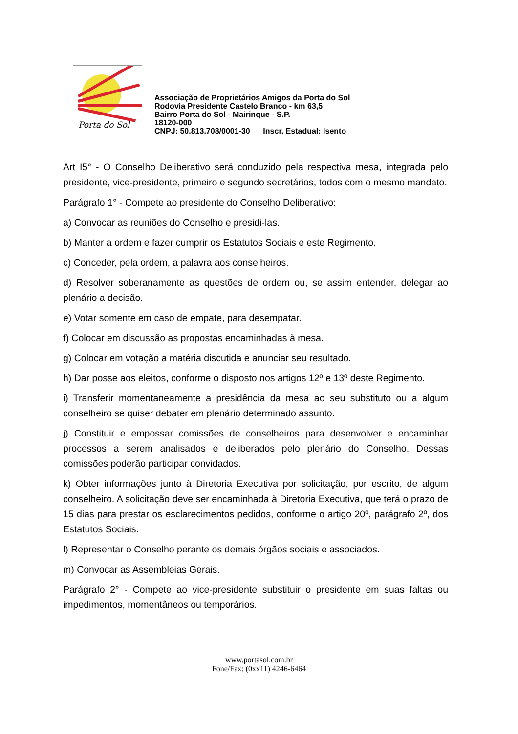Porta do Sol
Associação de Proprietários Amigos da Porta do Sol
Rodovia Presidente Castelo Branco - km 63,5
Bairro Porta do Sol - Mairinque - S.P.
18120-000
CNPJ: 50.813.708/0001-30 Inscr. Estadual: Isento
Art I5° - O Conselho Deliberativo será conduzido pela respectiva mesa, integrada pelo presidente, vice-presidente, primeiro e segundo secretários, todos com o mesmo mandato.
Parágrafo 1° - Compete ao presidente do Conselho Deliberativo:
a) Convocar as reuniões do Conselho e presidi-las.
b) Manter a ordem e fazer cumprir os Estatutos Sociais e este Regimento.
c) Conceder, pela ordem, a palavra aos conselheiros.
d) Resolver soberanamente as questões de ordem ou, se assim entender, delegar ao plenário a decisão.
e) Votar somente em caso de empate, para desempatar.
f) Colocar em discussão as propostas encaminhadas à mesa.
g) Colocar em votação a matéria discutida e anunciar seu resultado.
h) Dar posse aos eleitos, conforme o disposto nos artigos 12º e 13º deste Regimento.
i) Transferir momentaneamente a presidência da mesa ao seu substituto ou a algum conselheiro se quiser debater em plenário determinado assunto.
j) Constituir e empossar comissões de conselheiros para desenvolver e encaminhar processos a serem analisados e deliberados pelo plenário do Conselho. Dessas comissões poderão participar convidados.
k) Obter informações junto à Diretoria Executiva por solicitação, por escrito, de algum conselheiro. A solicitação deve ser encaminhada à Diretoria Executiva, que terá o prazo de 15 dias para prestar os esclarecimentos pedidos, conforme o artigo 20º, parágrafo 2º, dos Estatutos Sociais.
l) Representar o Conselho perante os demais órgãos sociais e associados.
m) Convocar as Assembleias Gerais.
Parágrafo 2° - Compete ao vice-presidente substituir o presidente em suas faltas ou impedimentos, momentâneos ou temporários.
www.portasol.com.br
Fone/Fax: (0xx11) 4246-6464